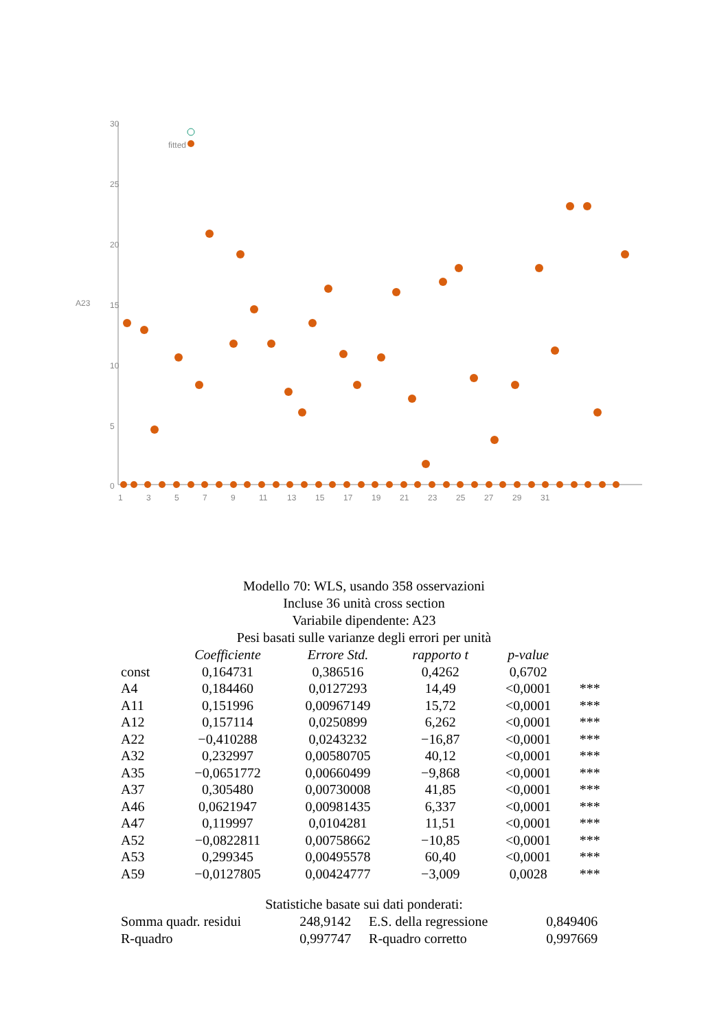30
25
20
15
10
5
0
1
3
5
7
9
11
13
15
17
19
21
23
25
27
29
31
A23
fitted
Modello 70: WLS, usando 358 osservazioni
Incluse 36 unità cross section
Variabile dipendente: A23
Pesi basati sulle varianze degli errori per unità
| | Coefficiente | Errore Std. | rapporto t | p-value | |
| const | 0,164731 | 0,386516 | 0,4262 | 0,6702 | |
| A4 | 0,184460 | 0,0127293 | 14,49 | <0,0001 | *** |
| A11 | 0,151996 | 0,00967149 | 15,72 | <0,0001 | *** |
| A12 | 0,157114 | 0,0250899 | 6,262 | <0,0001 | *** |
| A22 | −0,410288 | 0,0243232 | −16,87 | <0,0001 | *** |
| A32 | 0,232997 | 0,00580705 | 40,12 | <0,0001 | *** |
| A35 | −0,0651772 | 0,00660499 | −9,868 | <0,0001 | *** |
| A37 | 0,305480 | 0,00730008 | 41,85 | <0,0001 | *** |
| A46 | 0,0621947 | 0,00981435 | 6,337 | <0,0001 | *** |
| A47 | 0,119997 | 0,0104281 | 11,51 | <0,0001 | *** |
| A52 | −0,0822811 | 0,00758662 | −10,85 | <0,0001 | *** |
| A53 | 0,299345 | 0,00495578 | 60,40 | <0,0001 | *** |
| A59 | −0,0127805 | 0,00424777 | −3,009 | 0,0028 | *** |
Statistiche basate sui dati ponderati:
| Somma quadr. residui | 248,9142 | E.S. della regressione | 0,849406 |
| R-quadro | 0,997747 | R-quadro corretto | 0,997669 |